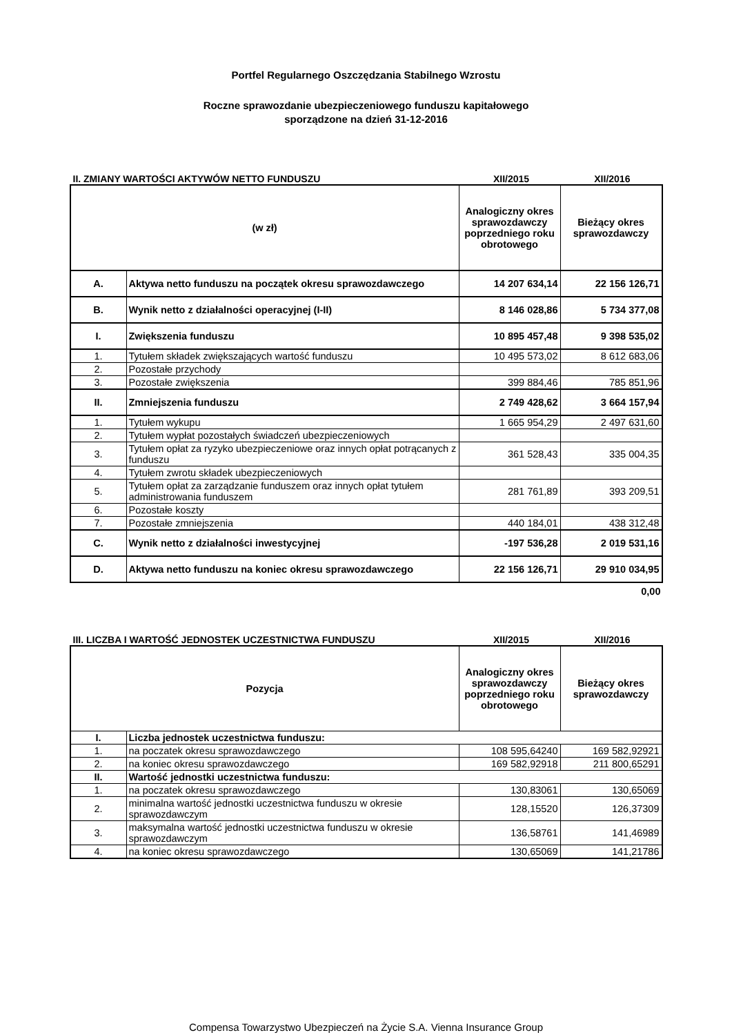Portfel Regularnego Oszczędzania Stabilnego Wzrostu
Roczne sprawozdanie ubezpieczeniowego funduszu kapitałowego
sporządzone na dzień 31-12-2016
II. ZMIANY WARTOŚCI AKTYWÓW NETTO FUNDUSZU
XII/2015
XII/2016
| (w zł) | | Analogiczny okres sprawozdawczy poprzedniego roku obrotowego | Bieżący okres sprawozdawczy |
| --- | --- | --- | --- |
| A. | Aktywa netto funduszu na początek okresu sprawozdawczego | 14 207 634,14 | 22 156 126,71 |
| B. | Wynik netto z działalności operacyjnej (I-II) | 8 146 028,86 | 5 734 377,08 |
| I. | Zwiększenia funduszu | 10 895 457,48 | 9 398 535,02 |
| 1. | Tytułem składek zwiększających wartość funduszu | 10 495 573,02 | 8 612 683,06 |
| 2. | Pozostałe przychody | | |
| 3. | Pozostałe zwiększenia | 399 884,46 | 785 851,96 |
| II. | Zmniejszenia funduszu | 2 749 428,62 | 3 664 157,94 |
| 1. | Tytułem wykupu | 1 665 954,29 | 2 497 631,60 |
| 2. | Tytułem wypłat pozostałych świadczeń ubezpieczeniowych | | |
| 3. | Tytułem opłat za ryzyko ubezpieczeniowe oraz innych opłat potrącanych z funduszu | 361 528,43 | 335 004,35 |
| 4. | Tytułem zwrotu składek ubezpieczeniowych | | |
| 5. | Tytułem opłat za zarządzanie funduszem oraz innych opłat tytułem administrowania funduszem | 281 761,89 | 393 209,51 |
| 6. | Pozostałe koszty | | |
| 7. | Pozostałe zmniejszenia | 440 184,01 | 438 312,48 |
| C. | Wynik netto z działalności inwestycyjnej | -197 536,28 | 2 019 531,16 |
| D. | Aktywa netto funduszu na koniec okresu sprawozdawczego | 22 156 126,71 | 29 910 034,95 |
0,00
III. LICZBA I WARTOŚĆ JEDNOSTEK UCZESTNICTWA FUNDUSZU
XII/2015
XII/2016
| Pozycja | | Analogiczny okres sprawozdawczy poprzedniego roku obrotowego | Bieżący okres sprawozdawczy |
| --- | --- | --- | --- |
| I. | Liczba jednostek uczestnictwa funduszu: | | |
| 1. | na poczatek okresu sprawozdawczego | 108 595,64240 | 169 582,92921 |
| 2. | na koniec okresu sprawozdawczego | 169 582,92918 | 211 800,65291 |
| II. | Wartość jednostki uczestnictwa funduszu: | | |
| 1. | na poczatek okresu sprawozdawczego | 130,83061 | 130,65069 |
| 2. | minimalna wartość jednostki uczestnictwa funduszu w okresie sprawozdawczym | 128,15520 | 126,37309 |
| 3. | maksymalna wartość jednostki uczestnictwa funduszu w okresie sprawozdawczym | 136,58761 | 141,46989 |
| 4. | na koniec okresu sprawozdawczego | 130,65069 | 141,21786 |
Compensa Towarzystwo Ubezpieczeń na Życie S.A. Vienna Insurance Group